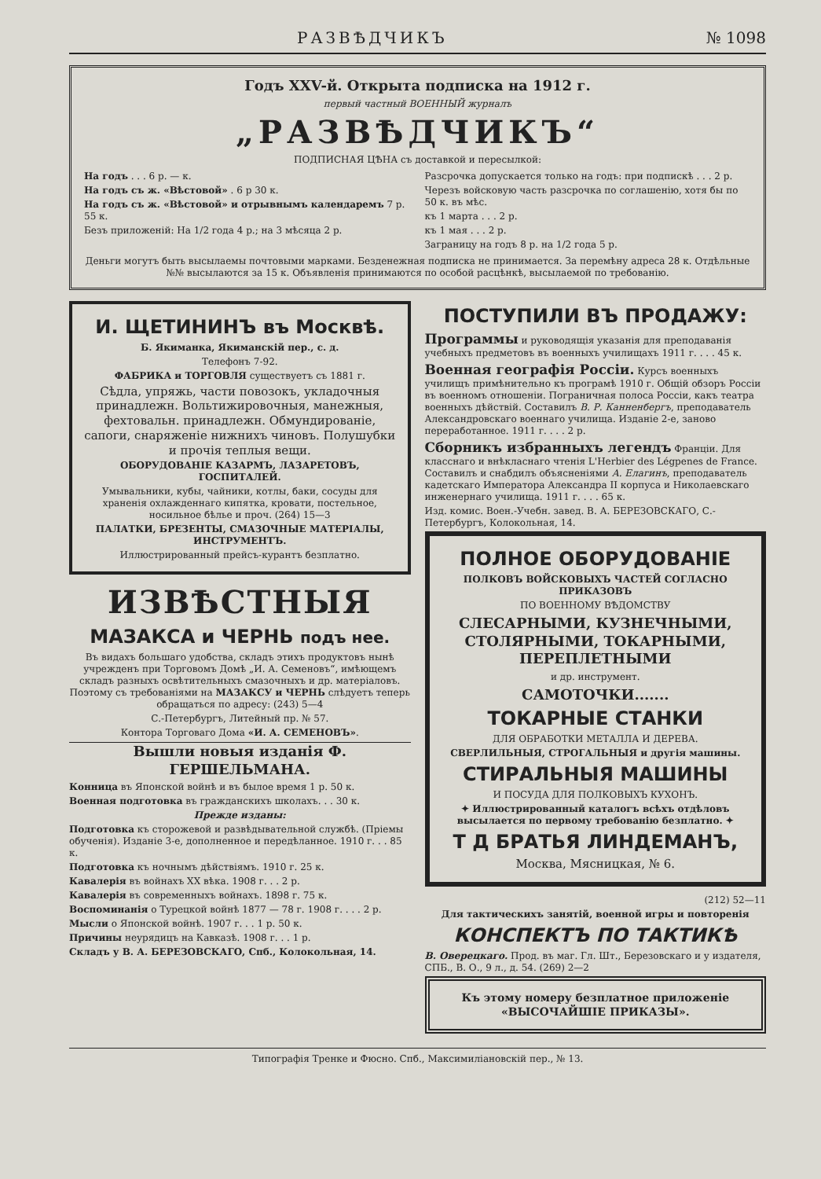РАЗВѢДЧИКЪ № 1098
Годъ XXV-й. Открыта подписка на 1912 г.
первый частный ВОЕННЫЙ журналъ
„РАЗВѢДЧИКЪ“
ПОДПИСНАЯ ЦѢНА съ доставкой и пересылкой:
На годъ . . . 6 р. — к.
На годъ съ ж. «Вѣстовой» . 6 р 30 к.
На годъ съ ж. «Вѣстовой» и отрывнымъ календаремъ 7 р. 55 к.
Безъ приложеній: На 1/2 года 4 р.; на 3 мѣсяца 2 р.
Разсрочка допускается только на годъ: при подпискѣ . . . 2 р.
Черезъ войсковую часть разсрочка по соглашенію, хотя бы по 50 к. въ мѣс.
къ 1 марта . . . 2 р.
къ 1 мая . . . 2 р.
Заграницу на годъ 8 р. на 1/2 года 5 р.
Деньги могутъ быть высылаемы почтовыми марками. Безденежная подписка не принимается. За перемѣну адреса 28 к. Отдѣльные №№ высылаются за 15 к. Объявленія принимаются по особой расцѣнкѣ, высылаемой по требованію.
И. ЩЕТИНИНЪ въ Москвѣ.
Б. Якиманка, Якиманскій пер., с. д.
Телефонъ 7-92.
ФАБРИКА и ТОРГОВЛЯ существуетъ съ 1881 г.
Сѣдла, упряжь, части повозокъ, укладочныя принадлежн. Вольтижировочныя, манежныя, фехтовальн. принадлежн. Обмундированіе, сапоги, снаряженіе нижнихъ чиновъ. Полушубки и прочія теплыя вещи.
ОБОРУДОВАНІЕ КАЗАРМЪ, ЛАЗАРЕТОВЪ, ГОСПИТАЛЕЙ.
Умывальники, кубы, чайники, котлы, баки, сосуды для храненія охлажденнаго кипятка, кровати, постельное, носильное бѣлье и проч. (264) 15—3
ПАЛАТКИ, БРЕЗЕНТЫ, СМАЗОЧНЫЕ МАТЕРІАЛЫ, ИНСТРУМЕНТЪ.
Иллюстрированный прейсъ-курантъ безплатно.
ИЗВѢСТНЫЯ
МАЗАКСА и ЧЕРНЬ подъ нее.
Въ видахъ большаго удобства, складъ этихъ продуктовъ нынѣ учрежденъ при Торговомъ Домѣ „И. А. Семеновъ“, имѣющемъ складъ разныхъ освѣтительныхъ смазочныхъ и др. матеріаловъ. Поэтому съ требованіями на МАЗАКСУ и ЧЕРНЬ слѣдуетъ теперь обращаться по адресу: (243) 5—4
С.-Петербургъ, Литейный пр. № 57.
Контора Торговаго Дома «И. А. СЕМЕНОВЪ».
Вышли новыя изданія Ф. ГЕРШЕЛЬМАНА.
Конница въ Японской войнѣ и въ былое время 1 р. 50 к.
Военная подготовка въ гражданскихъ школахъ. . . 30 к.
Прежде изданы:
Подготовка къ сторожевой и развѣдывательной службѣ. (Пріемы обученія). Изданіе 3-е, дополненное и передѣланное. 1910 г. . . 85 к.
Подготовка къ ночнымъ дѣйствіямъ. 1910 г. 25 к.
Кавалерія въ войнахъ XX вѣка. 1908 г. . . 2 р.
Кавалерія въ современныхъ войнахъ. 1898 г. 75 к.
Воспоминанія о Турецкой войнѣ 1877 — 78 г. 1908 г. . . . 2 р.
Мысли о Японской войнѣ. 1907 г. . . 1 р. 50 к.
Причины неурядицъ на Кавказѣ. 1908 г. . . 1 р.
Складъ у В. А. БЕРЕЗОВСКАГО, Спб., Колокольная, 14.
ПОСТУПИЛИ ВЪ ПРОДАЖУ:
Программы и руководящія указанія для преподаванія учебныхъ предметовъ въ военныхъ училищахъ 1911 г. . . . 45 к.
Военная географія Россіи. Курсъ военныхъ училищъ примѣнительно къ програмѣ 1910 г. Общій обзоръ Россіи въ военномъ отношеніи. Пограничная полоса Россіи, какъ театра военныхъ дѣйствій. Составилъ В. Р. Каннен­бергъ, преподаватель Александровскаго военнаго училища. Изданіе 2-е, заново переработанное. 1911 г. . . . 2 р.
Сборникъ избранныхъ легендъ Франціи. Для класснаго и внѣкласнаго чтенія L'Herbier des Légpenes de France. Составилъ и снабдилъ объясненіями А. Елагинъ, преподаватель кадетскаго Императора Александра II корпуса и Николаевскаго инженернаго училища. 1911 г. . . . 65 к.
Изд. комис. Воен.-Учебн. завед. В. А. БЕРЕЗОВСКАГО, С.-Петербургъ, Колокольная, 14.
ПОЛНОЕ ОБОРУДОВАНІЕ
ПОЛКОВЪ ВОЙСКОВЫХЪ ЧАСТЕЙ СОГЛАСНО ПРИКАЗОВЪ
ПО ВОЕННОМУ ВѢДОМСТВУ
СЛЕСАРНЫМИ, КУЗНЕЧНЫМИ, СТОЛЯРНЫМИ, ТОКАРНЫМИ, ПЕРЕПЛЕТНЫМИ
и др. инструмент.
САМОТОЧКИ.......
ТОКАРНЫЕ СТАНКИ
ДЛЯ ОБРАБОТКИ МЕТАЛЛА И ДЕРЕВА.
СВЕРЛИЛЬНЫЯ, СТРОГАЛЬНЫЯ и другія машины.
СТИРАЛЬНЫЯ МАШИНЫ
И ПОСУДА ДЛЯ ПОЛКОВЫХЪ КУХОНЪ.
✦ Иллюстрированный каталогъ всѣхъ отдѣловъ высылается по первому требованію безплатно. ✦
Т Д БРАТЬЯ ЛИНДЕМАНЪ,
Москва, Мясницкая, № 6.
(212) 52—11
Для тактическихъ занятій, военной игры и повторенія
КОНСПЕКТЪ ПО ТАКТИКѢ
В. Оверецкаго. Прод. въ маг. Гл. Шт., Березовскаго и у издателя, СПБ., В. О., 9 л., д. 54. (269) 2—2
Къ этому номеру безплатное приложеніе «ВЫСОЧАЙШІЕ ПРИКАЗЫ».
Типографія Тренке и Фюсно. Спб., Максимиліановскій пер., № 13.